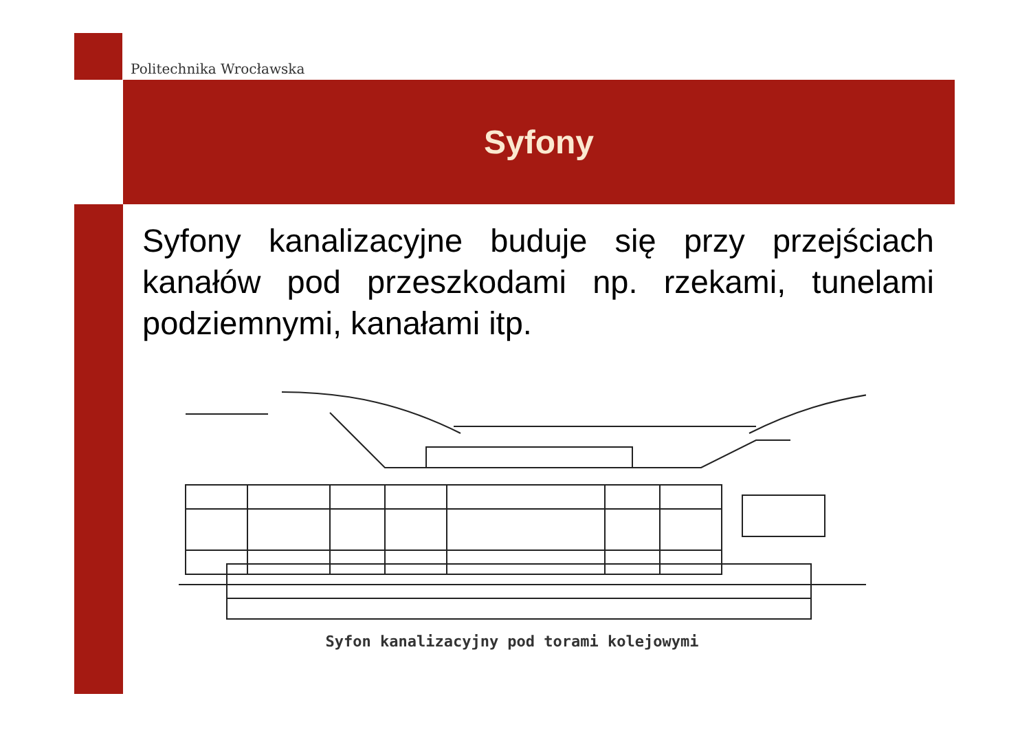Politechnika Wrocławska
Syfony
Syfony kanalizacyjne buduje się przy przejściach kanałów pod przeszkodami np. rzekami, tunelami podziemnymi, kanałami itp.
Syfon kanalizacyjny pod torami kolejowymi